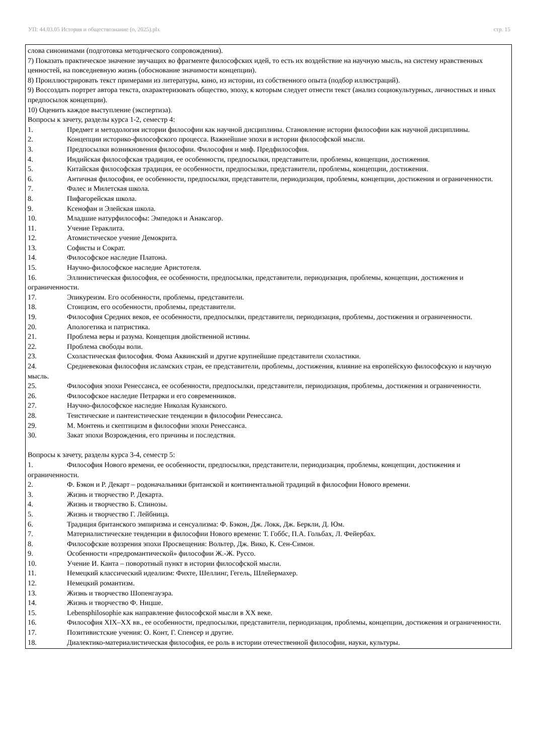УП: 44.03.05 История и обществознание (о, 2025).plx стр. 15
слова синонимами (подготовка методического сопровождения).
7) Показать практическое значение звучащих во фрагменте философских идей, то есть их воздействие на научную мысль, на систему нравственных ценностей, на повседневную жизнь (обоснование значимости концепции).
8) Проиллюстрировать текст примерами из литературы, кино, из истории, из собственного опыта (подбор иллюстраций).
9) Воссоздать портрет автора текста, охарактеризовать общество, эпоху, к которым следует отнести текст (анализ социокультурных, личностных и иных предпосылок концепции).
10) Оценить каждое выступление (экспертиза).
Вопросы к зачету, разделы курса 1-2, семестр 4:
1. Предмет и методология истории философии как научной дисциплины. Становление истории философии как научной дисциплины.
2. Концепции историко-философского процесса. Важнейшие эпохи в истории философской мысли.
3. Предпосылки возникновения философии. Философия и миф. Предфилософия.
4. Индийская философская традиция, ее особенности, предпосылки, представители, проблемы, концепции, достижения.
5. Китайская философская традиция, ее особенности, предпосылки, представители, проблемы, концепции, достижения.
6. Античная философия, ее особенности, предпосылки, представители, периодизация, проблемы, концепции, достижения и ограниченности.
7. Фалес и Милетская школа.
8. Пифагорейская школа.
9. Ксенофан и Элейская школа.
10. Младшие натурфилософы: Эмпедокл и Анаксагор.
11. Учение Гераклита.
12. Атомистическое учение Демокрита.
13. Софисты и Сократ.
14. Философское наследие Платона.
15. Научно-философское наследие Аристотеля.
16. Эллинистическая философия, ее особенности, предпосылки, представители, периодизация, проблемы, концепции, достижения и ограниченности.
17. Эпикуреизм. Его особенности, проблемы, представители.
18. Стоицизм, его особенности, проблемы, представители.
19. Философия Средних веков, ее особенности, предпосылки, представители, периодизация, проблемы, достижения и ограниченности.
20. Апологетика и патристика.
21. Проблема веры и разума. Концепция двойственной истины.
22. Проблема свободы воли.
23. Схоластическая философия. Фома Аквинский и другие крупнейшие представители схоластики.
24. Средневековая философия исламских стран, ее представители, проблемы, достижения, влияние на европейскую философскую и научную мысль.
25. Философия эпохи Ренессанса, ее особенности, предпосылки, представители, периодизация, проблемы, достижения и ограниченности.
26. Философское наследие Петрарки и его современников.
27. Научно-философское наследие Николая Кузанского.
28. Теистические и пантеистические тенденции в философии Ренессанса.
29. М. Монтень и скептицизм в философии эпохи Ренессанса.
30. Закат эпохи Возрождения, его причины и последствия.
Вопросы к зачету, разделы курса 3-4, семестр 5:
1. Философия Нового времени, ее особенности, предпосылки, представители, периодизация, проблемы, концепции, достижения и ограниченности.
2. Ф. Бэкон и Р. Декарт – родоначальники британской и континентальной традиций в философии Нового времени.
3. Жизнь и творчество Р. Декарта.
4. Жизнь и творчество Б. Спинозы.
5. Жизнь и творчество Г. Лейбница.
6. Традиция британского эмпиризма и сенсуализма: Ф. Бэкон, Дж. Локк, Дж. Беркли, Д. Юм.
7. Материалистические тенденции в философии Нового времени: Т. Гоббс, П.А. Гольбах, Л. Фейербах.
8. Философские воззрения эпохи Просвещения: Вольтер, Дж. Вико, К. Сен-Симон.
9. Особенности «предромантической» философии Ж.-Ж. Руссо.
10. Учение И. Канта – поворотный пункт в истории философской мысли.
11. Немецкий классический идеализм: Фихте, Шеллинг, Гегель, Шлейермахер.
12. Немецкий романтизм.
13. Жизнь и творчество Шопенгауэра.
14. Жизнь и творчество Ф. Ницше.
15. Lebensphilosophie как направление философской мысли в XX веке.
16. Философия XIX–XX вв., ее особенности, предпосылки, представители, периодизация, проблемы, концепции, достижения и ограниченности.
17. Позитивистские учения: О. Конт, Г. Спенсер и другие.
18. Диалектико-материалистическая философия, ее роль в истории отечественной философии, науки, культуры.